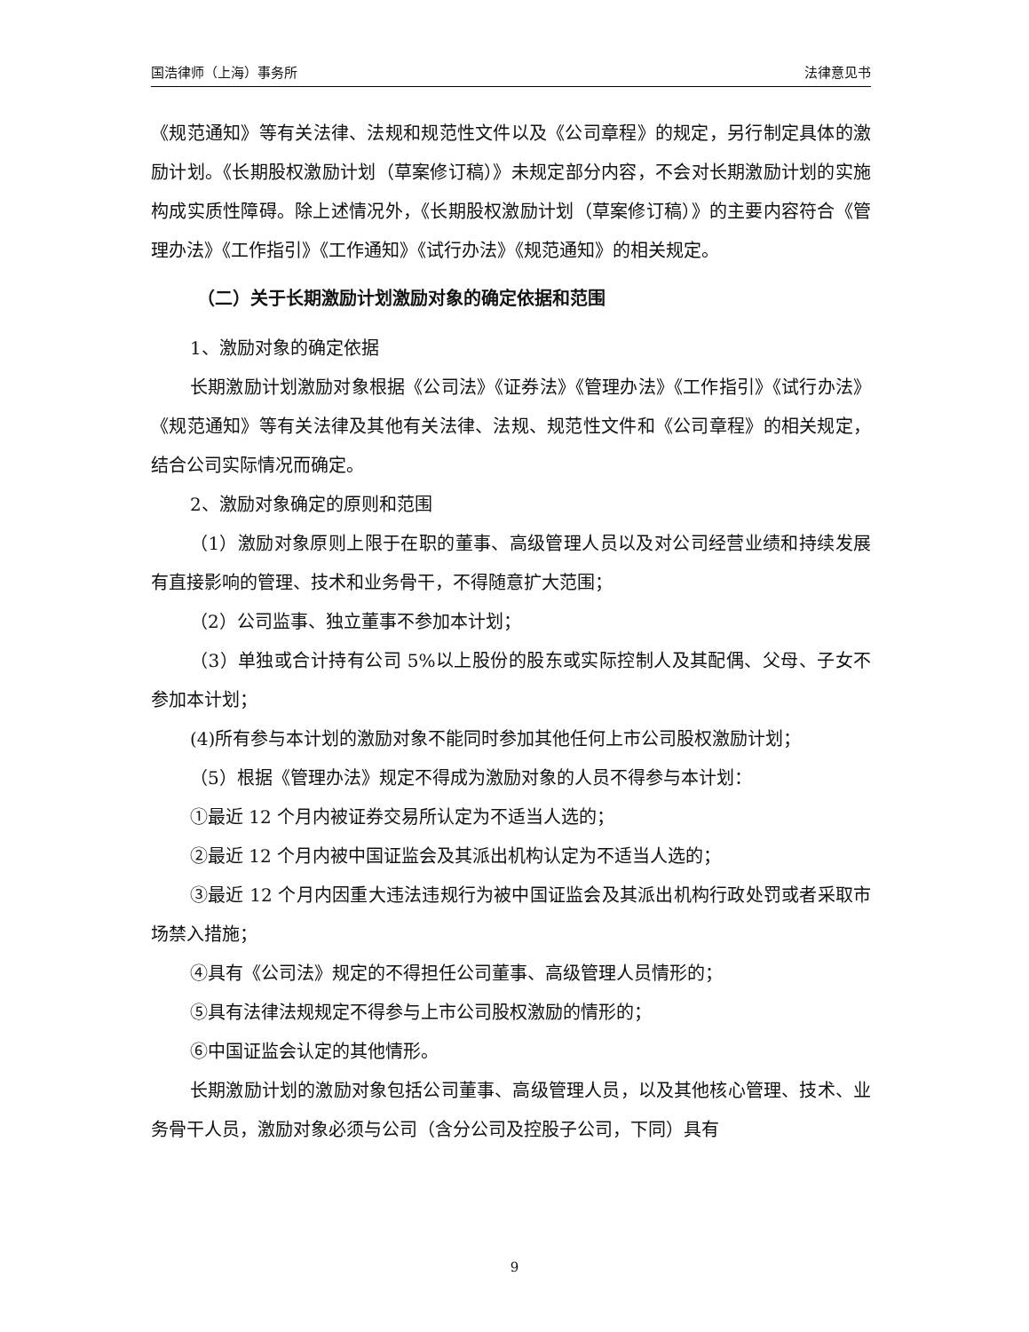国浩律师（上海）事务所 法律意见书
《规范通知》等有关法律、法规和规范性文件以及《公司章程》的规定，另行制定具体的激励计划。《长期股权激励计划（草案修订稿）》未规定部分内容，不会对长期激励计划的实施构成实质性障碍。除上述情况外，《长期股权激励计划（草案修订稿）》的主要内容符合《管理办法》《工作指引》《工作通知》《试行办法》《规范通知》的相关规定。
（二）关于长期激励计划激励对象的确定依据和范围
1、激励对象的确定依据
长期激励计划激励对象根据《公司法》《证券法》《管理办法》《工作指引》《试行办法》《规范通知》等有关法律及其他有关法律、法规、规范性文件和《公司章程》的相关规定，结合公司实际情况而确定。
2、激励对象确定的原则和范围
（1）激励对象原则上限于在职的董事、高级管理人员以及对公司经营业绩和持续发展有直接影响的管理、技术和业务骨干，不得随意扩大范围；
（2）公司监事、独立董事不参加本计划；
（3）单独或合计持有公司 5%以上股份的股东或实际控制人及其配偶、父母、子女不参加本计划；
(4)所有参与本计划的激励对象不能同时参加其他任何上市公司股权激励计划；
（5）根据《管理办法》规定不得成为激励对象的人员不得参与本计划：
①最近 12 个月内被证券交易所认定为不适当人选的；
②最近 12 个月内被中国证监会及其派出机构认定为不适当人选的；
③最近 12 个月内因重大违法违规行为被中国证监会及其派出机构行政处罚或者采取市场禁入措施；
④具有《公司法》规定的不得担任公司董事、高级管理人员情形的；
⑤具有法律法规规定不得参与上市公司股权激励的情形的；
⑥中国证监会认定的其他情形。
长期激励计划的激励对象包括公司董事、高级管理人员，以及其他核心管理、技术、业务骨干人员，激励对象必须与公司（含分公司及控股子公司，下同）具有
9